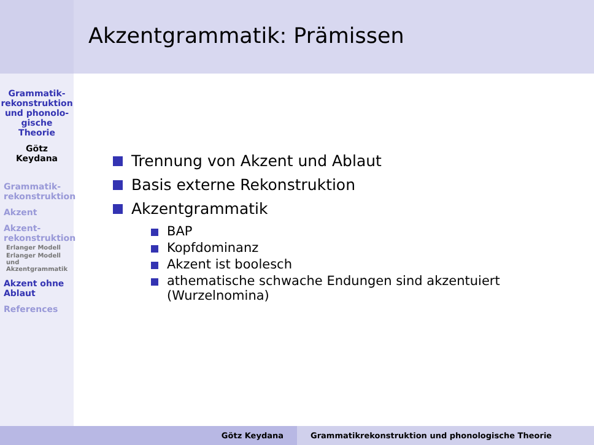Akzentgrammatik: Prämissen
Grammatik-
rekonstruktion
und phonolo-
gische
Theorie
Götz
Keydana
Grammatik-
rekonstruktion
Akzent
Akzent-
rekonstruktion
Erlanger Modell
Erlanger Modell
und
Akzentgrammatik
Akzent ohne
Ablaut
References
Trennung von Akzent und Ablaut
Basis externe Rekonstruktion
Akzentgrammatik
BAP
Kopfdominanz
Akzent ist boolesch
athematische schwache Endungen sind akzentuiert
(Wurzelnomina)
Götz Keydana
Grammatikrekonstruktion und phonologische Theorie